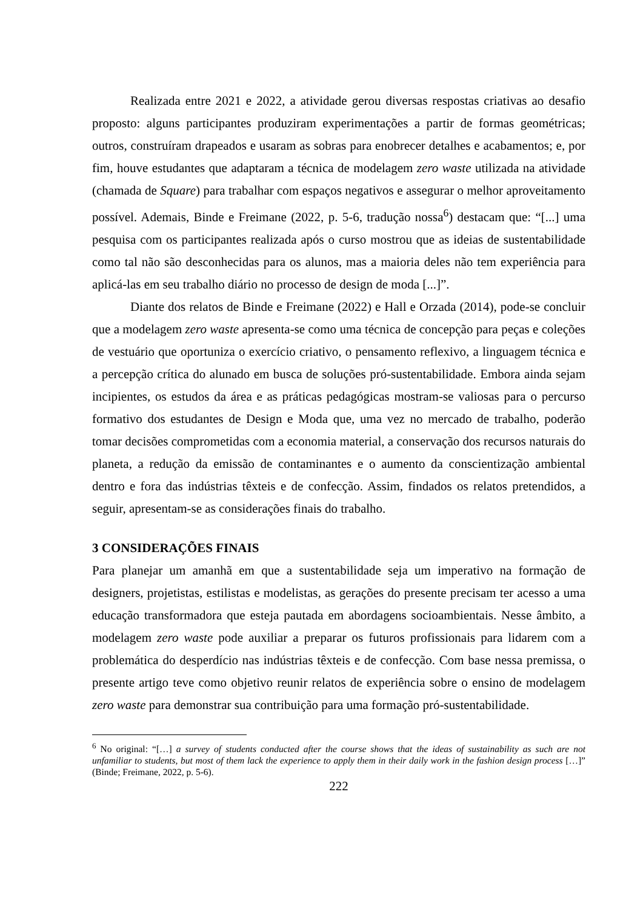Realizada entre 2021 e 2022, a atividade gerou diversas respostas criativas ao desafio proposto: alguns participantes produziram experimentações a partir de formas geométricas; outros, construíram drapeados e usaram as sobras para enobrecer detalhes e acabamentos; e, por fim, houve estudantes que adaptaram a técnica de modelagem zero waste utilizada na atividade (chamada de Square) para trabalhar com espaços negativos e assegurar o melhor aproveitamento possível. Ademais, Binde e Freimane (2022, p. 5-6, tradução nossa<sup>6</sup>) destacam que: “[...] uma pesquisa com os participantes realizada após o curso mostrou que as ideias de sustentabilidade como tal não são desconhecidas para os alunos, mas a maioria deles não tem experiência para aplicá-las em seu trabalho diário no processo de design de moda [...]”.
Diante dos relatos de Binde e Freimane (2022) e Hall e Orzada (2014), pode-se concluir que a modelagem zero waste apresenta-se como uma técnica de concepção para peças e coleções de vestuário que oportuniza o exercício criativo, o pensamento reflexivo, a linguagem técnica e a percepção crítica do alunado em busca de soluções pró-sustentabilidade. Embora ainda sejam incipientes, os estudos da área e as práticas pedagógicas mostram-se valiosas para o percurso formativo dos estudantes de Design e Moda que, uma vez no mercado de trabalho, poderão tomar decisões comprometidas com a economia material, a conservação dos recursos naturais do planeta, a redução da emissão de contaminantes e o aumento da conscientização ambiental dentro e fora das indústrias têxteis e de confecção. Assim, findados os relatos pretendidos, a seguir, apresentam-se as considerações finais do trabalho.
3 CONSIDERAÇÕES FINAIS
Para planejar um amanhã em que a sustentabilidade seja um imperativo na formação de designers, projetistas, estilistas e modelistas, as gerações do presente precisam ter acesso a uma educação transformadora que esteja pautada em abordagens socioambientais. Nesse âmbito, a modelagem zero waste pode auxiliar a preparar os futuros profissionais para lidarem com a problemática do desperdício nas indústrias têxteis e de confecção. Com base nessa premissa, o presente artigo teve como objetivo reunir relatos de experiência sobre o ensino de modelagem zero waste para demonstrar sua contribuição para uma formação pró-sustentabilidade.
<sup>6</sup> No original: “[…] a survey of students conducted after the course shows that the ideas of sustainability as such are not unfamiliar to students, but most of them lack the experience to apply them in their daily work in the fashion design process […]” (Binde; Freimane, 2022, p. 5-6).
222